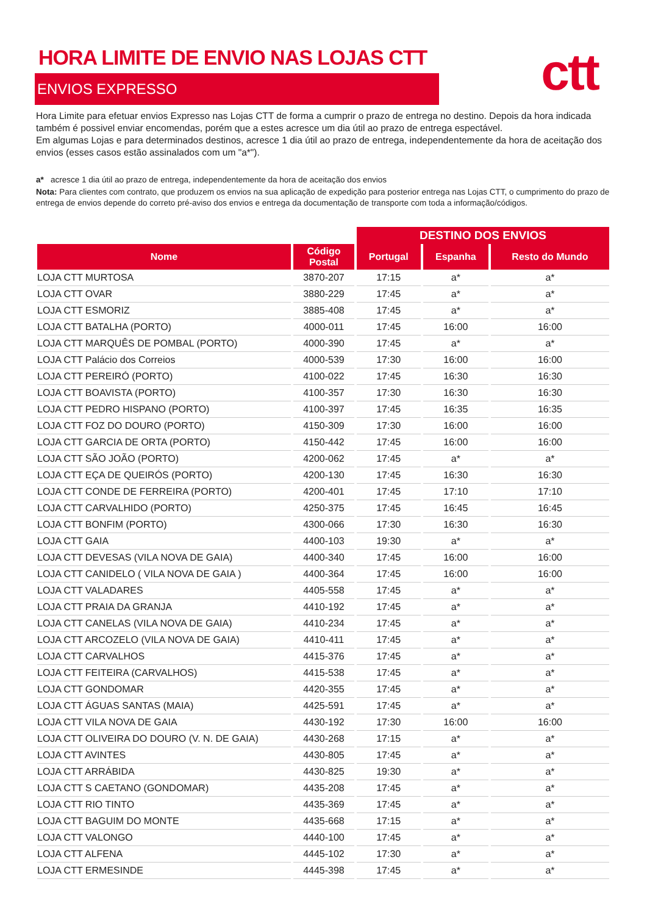HORA LIMITE DE ENVIO NAS LOJAS CTT
ctt
ENVIOS EXPRESSO
Hora Limite para efetuar envios Expresso nas Lojas CTT de forma a cumprir o prazo de entrega no destino. Depois da hora indicada também é possivel enviar encomendas, porém que a estes acresce um dia útil ao prazo de entrega espectável.
Em algumas Lojas e para determinados destinos, acresce 1 dia útil ao prazo de entrega, independentemente da hora de aceitação dos envios (esses casos estão assinalados com um "a*").
a* acresce 1 dia útil ao prazo de entrega, independentemente da hora de aceitação dos envios
Nota: Para clientes com contrato, que produzem os envios na sua aplicação de expedição para posterior entrega nas Lojas CTT, o cumprimento do prazo de entrega de envios depende do correto pré-aviso dos envios e entrega da documentação de transporte com toda a informação/códigos.
| | | DESTINO DOS ENVIOS | | |
| --- | --- | --- | --- | --- |
| Nome | Código Postal | Portugal | Espanha | Resto do Mundo |
| LOJA CTT MURTOSA | 3870-207 | 17:15 | a* | a* |
| LOJA CTT OVAR | 3880-229 | 17:45 | a* | a* |
| LOJA CTT ESMORIZ | 3885-408 | 17:45 | a* | a* |
| LOJA CTT BATALHA (PORTO) | 4000-011 | 17:45 | 16:00 | 16:00 |
| LOJA CTT MARQUÊS DE POMBAL (PORTO) | 4000-390 | 17:45 | a* | a* |
| LOJA CTT Palácio dos Correios | 4000-539 | 17:30 | 16:00 | 16:00 |
| LOJA CTT PEREIRÓ (PORTO) | 4100-022 | 17:45 | 16:30 | 16:30 |
| LOJA CTT BOAVISTA (PORTO) | 4100-357 | 17:30 | 16:30 | 16:30 |
| LOJA CTT PEDRO HISPANO (PORTO) | 4100-397 | 17:45 | 16:35 | 16:35 |
| LOJA CTT FOZ DO DOURO (PORTO) | 4150-309 | 17:30 | 16:00 | 16:00 |
| LOJA CTT GARCIA DE ORTA (PORTO) | 4150-442 | 17:45 | 16:00 | 16:00 |
| LOJA CTT SÃO JOÃO (PORTO) | 4200-062 | 17:45 | a* | a* |
| LOJA CTT EÇA DE QUEIRÓS (PORTO) | 4200-130 | 17:45 | 16:30 | 16:30 |
| LOJA CTT CONDE DE FERREIRA (PORTO) | 4200-401 | 17:45 | 17:10 | 17:10 |
| LOJA CTT CARVALHIDO (PORTO) | 4250-375 | 17:45 | 16:45 | 16:45 |
| LOJA CTT BONFIM (PORTO) | 4300-066 | 17:30 | 16:30 | 16:30 |
| LOJA CTT GAIA | 4400-103 | 19:30 | a* | a* |
| LOJA CTT DEVESAS (VILA NOVA DE GAIA) | 4400-340 | 17:45 | 16:00 | 16:00 |
| LOJA CTT CANIDELO ( VILA NOVA DE GAIA ) | 4400-364 | 17:45 | 16:00 | 16:00 |
| LOJA CTT VALADARES | 4405-558 | 17:45 | a* | a* |
| LOJA CTT PRAIA DA GRANJA | 4410-192 | 17:45 | a* | a* |
| LOJA CTT CANELAS (VILA NOVA DE GAIA) | 4410-234 | 17:45 | a* | a* |
| LOJA CTT ARCOZELO (VILA NOVA DE GAIA) | 4410-411 | 17:45 | a* | a* |
| LOJA CTT CARVALHOS | 4415-376 | 17:45 | a* | a* |
| LOJA CTT FEITEIRA (CARVALHOS) | 4415-538 | 17:45 | a* | a* |
| LOJA CTT GONDOMAR | 4420-355 | 17:45 | a* | a* |
| LOJA CTT ÁGUAS SANTAS (MAIA) | 4425-591 | 17:45 | a* | a* |
| LOJA CTT VILA NOVA DE GAIA | 4430-192 | 17:30 | 16:00 | 16:00 |
| LOJA CTT OLIVEIRA DO DOURO (V. N. DE GAIA) | 4430-268 | 17:15 | a* | a* |
| LOJA CTT AVINTES | 4430-805 | 17:45 | a* | a* |
| LOJA CTT ARRÁBIDA | 4430-825 | 19:30 | a* | a* |
| LOJA CTT S CAETANO (GONDOMAR) | 4435-208 | 17:45 | a* | a* |
| LOJA CTT RIO TINTO | 4435-369 | 17:45 | a* | a* |
| LOJA CTT BAGUIM DO MONTE | 4435-668 | 17:15 | a* | a* |
| LOJA CTT VALONGO | 4440-100 | 17:45 | a* | a* |
| LOJA CTT ALFENA | 4445-102 | 17:30 | a* | a* |
| LOJA CTT ERMESINDE | 4445-398 | 17:45 | a* | a* |